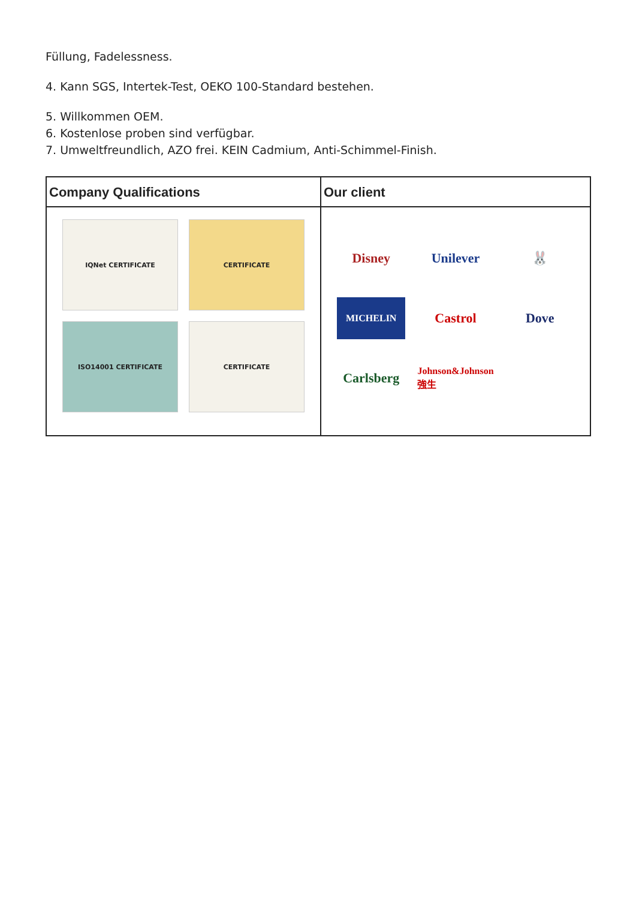Füllung, Fadelessness.
4. Kann SGS, Intertek-Test, OEKO 100-Standard bestehen.
5. Willkommen OEM.
6. Kostenlose proben sind verfügbar.
7. Umweltfreundlich, AZO frei. KEIN Cadmium, Anti-Schimmel-Finish.
Company Qualifications
IQNet CERTIFICATE
CERTIFICATE
ISO14001 CERTIFICATE
CERTIFICATE
Our client
Disney
Unilever
🐰
MICHELIN
Castrol
Dove
Carlsberg
Johnson&Johnson 強生